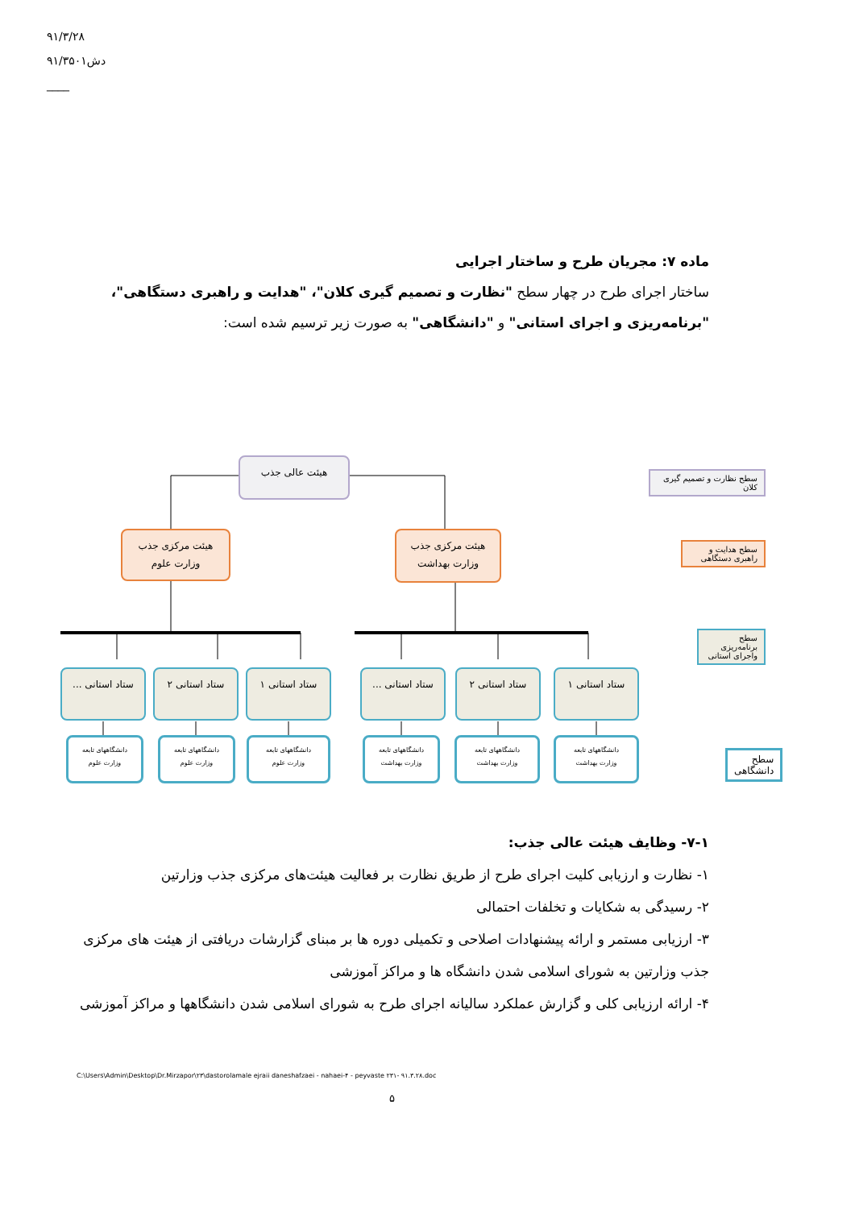۹۱/۳/۲۸
۹۱/۳۵۰۱دش
____
ماده ۷: مجریان طرح و ساختار اجرایی
ساختار اجرای طرح در چهار سطح "نظارت و تصمیم گیری کلان"، "هدایت و راهبری دستگاهی"، "برنامه‌ریزی و اجرای استانی" و "دانشگاهی" به صورت زیر ترسیم شده است:
هیئت عالی جذب
هیئت مرکزی جذب
وزارت علوم
هیئت مرکزی جذب
وزارت بهداشت
ستاد استانی ...
ستاد استانی ۲ ستاد استانی ۱
ستاد استانی ...
ستاد استانی ۲ ستاد استانی ۱
دانشگاههای تابعه
وزارت علوم
دانشگاههای تابعه
وزارت علوم
دانشگاههای تابعه
وزارت علوم
دانشگاههای تابعه
وزارت بهداشت
دانشگاههای تابعه
وزارت بهداشت
دانشگاههای تابعه
وزارت بهداشت
سطح نظارت و تصمیم گیری کلان
سطح هدایت و راهبری دستگاهی
سطح برنامه‌ریزی واجرای استانی
سطح دانشگاهی
۷-۱- وظایف هیئت عالی جذب:
۱- نظارت و ارزیابی کلیت اجرای طرح از طریق نظارت بر فعالیت هیئت‌های مرکزی جذب وزارتین
۲- رسیدگی به شکایات و تخلفات احتمالی
۳- ارزیابی مستمر و ارائه پیشنهادات اصلاحی و تکمیلی دوره ها بر مبنای گزارشات دریافتی از هیئت های مرکزی جذب وزارتین به شورای اسلامی شدن دانشگاه ها و مراکز آموزشی
۴- ارائه ارزیابی کلی و گزارش عملکرد سالیانه اجرای طرح به شورای اسلامی شدن دانشگاهها و مراکز آموزشی
C:\Users\Admin\Desktop\Dr.Mirzapor\۲۳\dastorolamale ejraii daneshafzaei - nahaei-۴ - peyvaste ۲۳۱- ۹۱.۳.۲۸.doc
۵